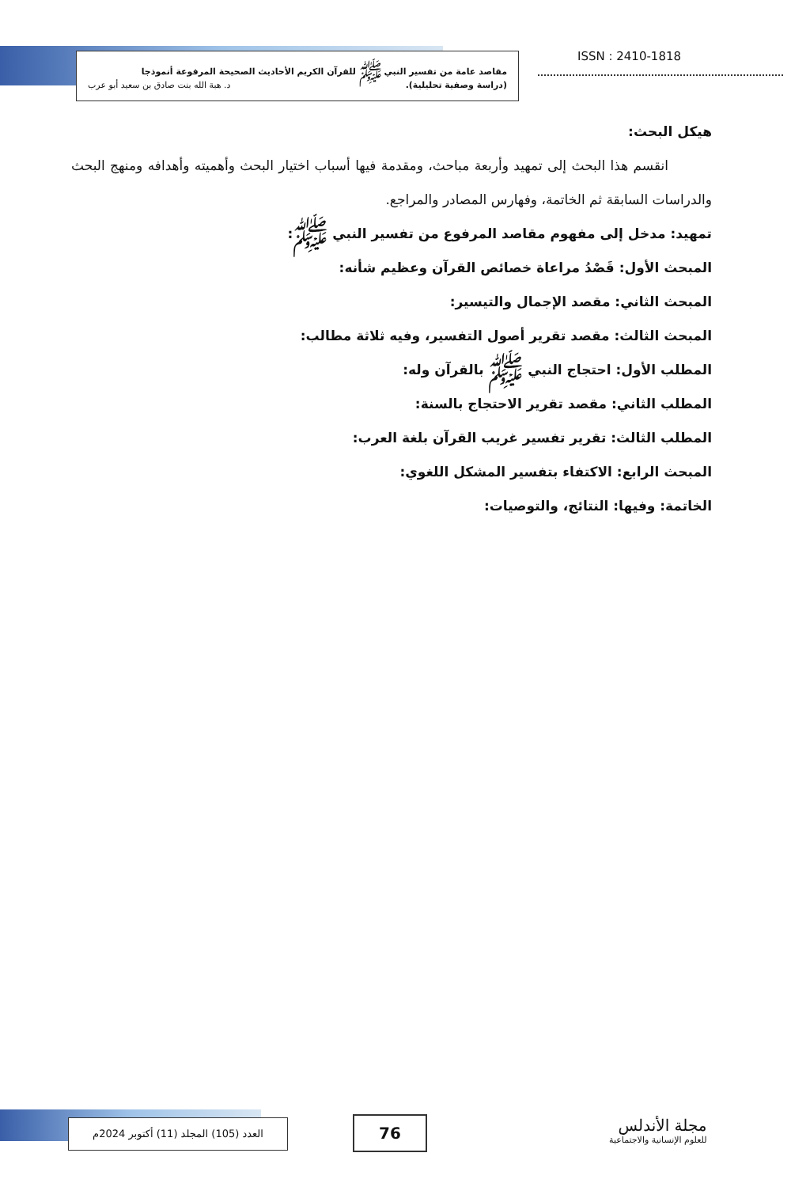ISSN : 2410-1818
مقاصد عامة من تفسير النبي ﷺ للقرآن الكريم الأحاديث الصحيحة المرفوعة أنموذجا
(دراسة وصفية تحليلية). د. هبة الله بنت صادق بن سعيد أبو عرب
هيكل البحث:
انقسم هذا البحث إلى تمهيد وأربعة مباحث، ومقدمة فيها أسباب اختيار البحث وأهميته وأهدافه ومنهج البحث والدراسات السابقة ثم الخاتمة، وفهارس المصادر والمراجع.
تمهيد: مدخل إلى مفهوم مقاصد المرفوع من تفسير النبي ﷺ:
المبحث الأول: قَصْدُ مراعاة خصائص القرآن وعظيم شأنه:
المبحث الثاني: مقصد الإجمال والتيسير:
المبحث الثالث: مقصد تقرير أصول التفسير، وفيه ثلاثة مطالب:
المطلب الأول: احتجاج النبي ﷺ بالقرآن وله:
المطلب الثاني: مقصد تقرير الاحتجاج بالسنة:
المطلب الثالث: تقرير تفسير غريب القرآن بلغة العرب:
المبحث الرابع: الاكتفاء بتفسير المشكل اللغوي:
الخاتمة: وفيها: النتائج، والتوصيات:
مجلة الأندلس
للعلوم الإنسانية والاجتماعية
76
العدد (105) المجلد (11) أكتوبر 2024م